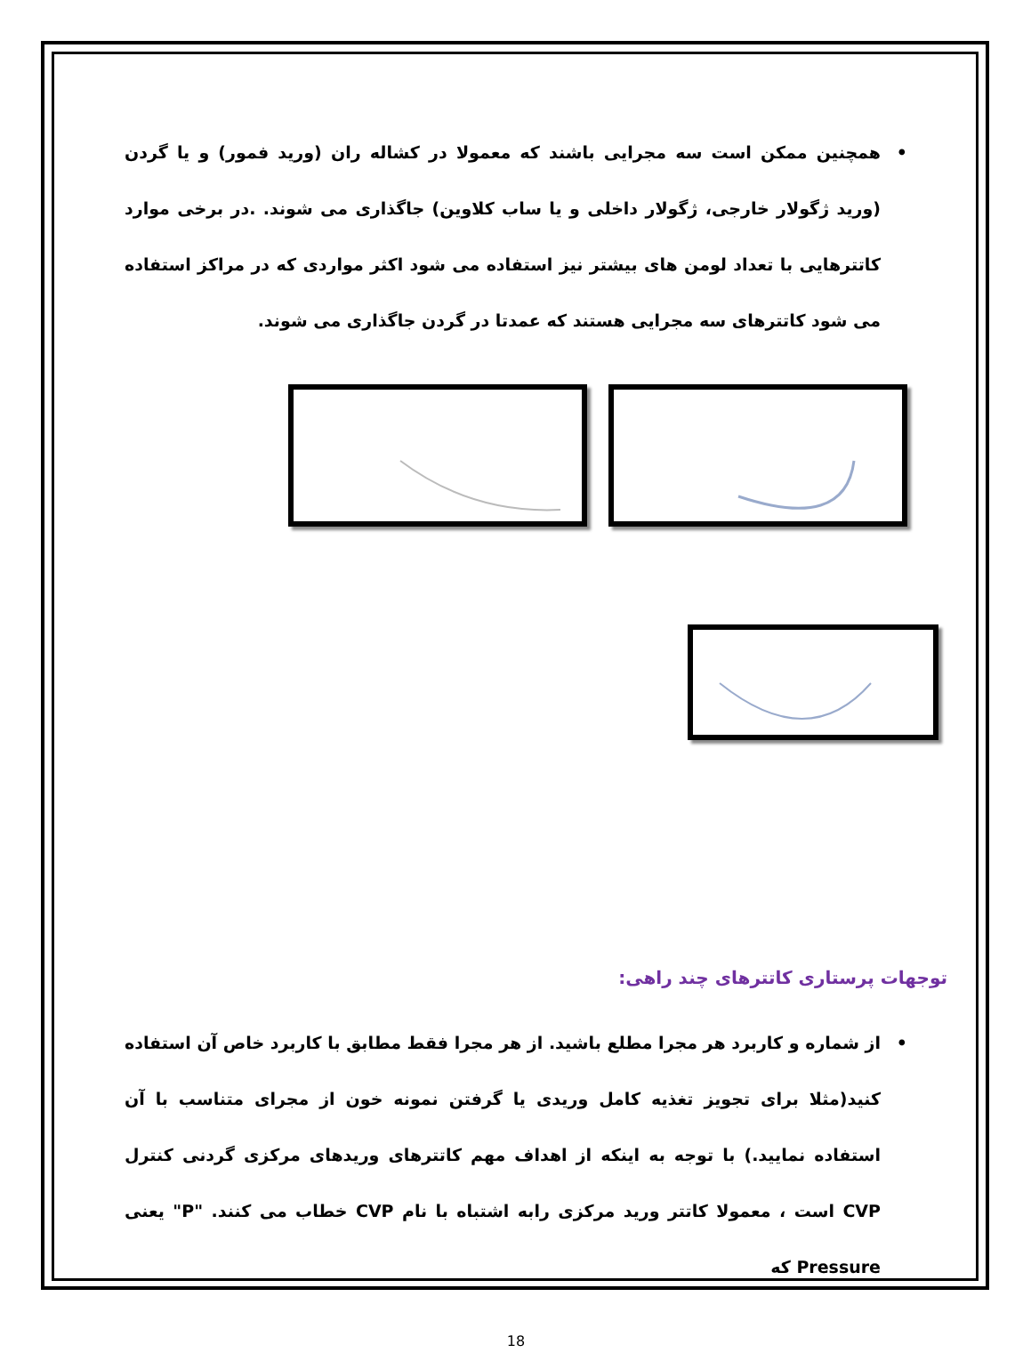• همچنین ممکن است سه مجرایی باشند که معمولا در کشاله ران (ورید فمور) و یا گردن (ورید ژگولار خارجی، ژگولار داخلی و یا ساب کلاوین) جاگذاری می شوند. .در برخی موارد کاتترهایی با تعداد لومن های بیشتر نیز استفاده می شود اکثر مواردی که در مراکز استفاده می شود کاتترهای سه مجرایی هستند که عمدتا در گردن جاگذاری می شوند.
توجهات پرستاری کاتترهای چند راهی:
• از شماره و کاربرد هر مجرا مطلع باشید. از هر مجرا فقط مطابق با کاربرد خاص آن استفاده کنید(مثلا برای تجویز تغذیه کامل وریدی یا گرفتن نمونه خون از مجرای متناسب با آن استفاده نمایید.) با توجه به اینکه از اهداف مهم کاتترهای وریدهای مرکزی گردنی کنترل CVP است ، معمولا کاتتر ورید مرکزی رابه اشتباه با نام CVP خطاب می کنند. "P" یعنی Pressure که
18